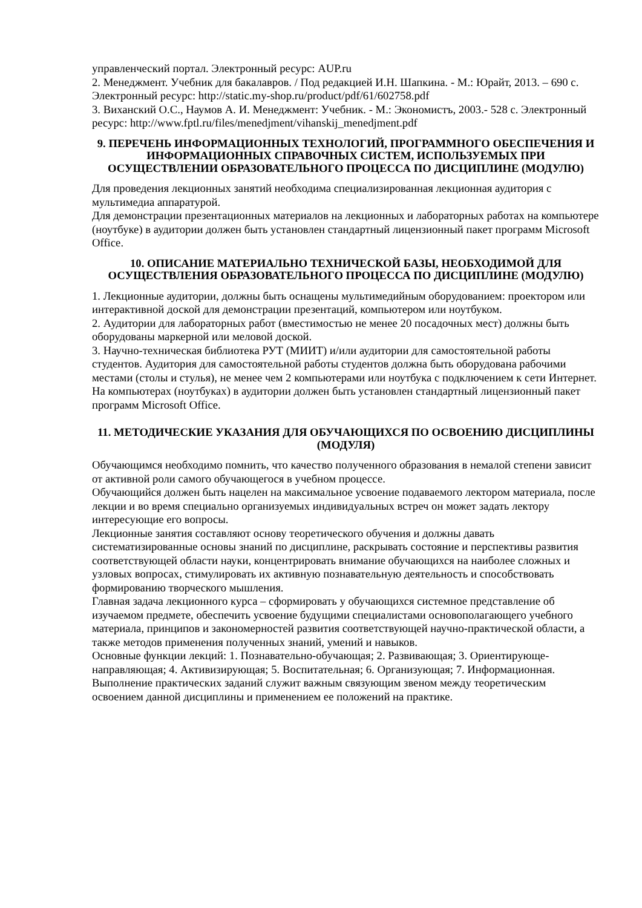управленческий портал. Электронный ресурс: AUP.ru
2. Менеджмент. Учебник для бакалавров. / Под редакцией И.Н. Шапкина. - М.: Юрайт, 2013. – 690 с. Электронный ресурс: http://static.my-shop.ru/product/pdf/61/602758.pdf
3. Виханский О.С., Наумов А. И. Менеджмент: Учебник. - М.: Экономистъ, 2003.- 528 с. Электронный ресурс: http://www.fptl.ru/files/menedjment/vihanskij_menedjment.pdf
9. ПЕРЕЧЕНЬ ИНФОРМАЦИОННЫХ ТЕХНОЛОГИЙ, ПРОГРАММНОГО ОБЕСПЕЧЕНИЯ И ИНФОРМАЦИОННЫХ СПРАВОЧНЫХ СИСТЕМ, ИСПОЛЬЗУЕМЫХ ПРИ ОСУЩЕСТВЛЕНИИ ОБРАЗОВАТЕЛЬНОГО ПРОЦЕССА ПО ДИСЦИПЛИНЕ (МОДУЛЮ)
Для проведения лекционных занятий необходима специализированная лекционная аудитория с мультимедиа аппаратурой.
Для демонстрации презентационных материалов на лекционных и лабораторных работах на компьютере (ноутбуке) в аудитории должен быть установлен стандартный лицензионный пакет программ Microsoft Office.
10. ОПИСАНИЕ МАТЕРИАЛЬНО ТЕХНИЧЕСКОЙ БАЗЫ, НЕОБХОДИМОЙ ДЛЯ ОСУЩЕСТВЛЕНИЯ ОБРАЗОВАТЕЛЬНОГО ПРОЦЕССА ПО ДИСЦИПЛИНЕ (МОДУЛЮ)
1. Лекционные аудитории, должны быть оснащены мультимедийным оборудованием: проектором или интерактивной доской для демонстрации презентаций, компьютером или ноутбуком.
2. Аудитории для лабораторных работ (вместимостью не менее 20 посадочных мест) должны быть оборудованы маркерной или меловой доской.
3. Научно-техническая библиотека РУТ (МИИТ) и/или аудитории для самостоятельной работы студентов. Аудитория для самостоятельной работы студентов должна быть оборудована рабочими местами (столы и стулья), не менее чем 2 компьютерами или ноутбука с подключением к сети Интернет. На компьютерах (ноутбуках) в аудитории должен быть установлен стандартный лицензионный пакет программ Microsoft Office.
11. МЕТОДИЧЕСКИЕ УКАЗАНИЯ ДЛЯ ОБУЧАЮЩИХСЯ ПО ОСВОЕНИЮ ДИСЦИПЛИНЫ (МОДУЛЯ)
Обучающимся необходимо помнить, что качество полученного образования в немалой степени зависит от активной роли самого обучающегося в учебном процессе.
Обучающийся должен быть нацелен на максимальное усвоение подаваемого лектором материала, после лекции и во время специально организуемых индивидуальных встреч он может задать лектору интересующие его вопросы.
Лекционные занятия составляют основу теоретического обучения и должны давать систематизированные основы знаний по дисциплине, раскрывать состояние и перспективы развития соответствующей области науки, концентрировать внимание обучающихся на наиболее сложных и узловых вопросах, стимулировать их активную познавательную деятельность и способствовать формированию творческого мышления.
Главная задача лекционного курса – сформировать у обучающихся системное представление об изучаемом предмете, обеспечить усвоение будущими специалистами основополагающего учебного материала, принципов и закономерностей развития соответствующей научно-практической области, а также методов применения полученных знаний, умений и навыков.
Основные функции лекций: 1. Познавательно-обучающая; 2. Развивающая; 3. Ориентирующе-направляющая; 4. Активизирующая; 5. Воспитательная; 6. Организующая; 7. Информационная.
Выполнение практических заданий служит важным связующим звеном между теоретическим освоением данной дисциплины и применением ее положений на практике.